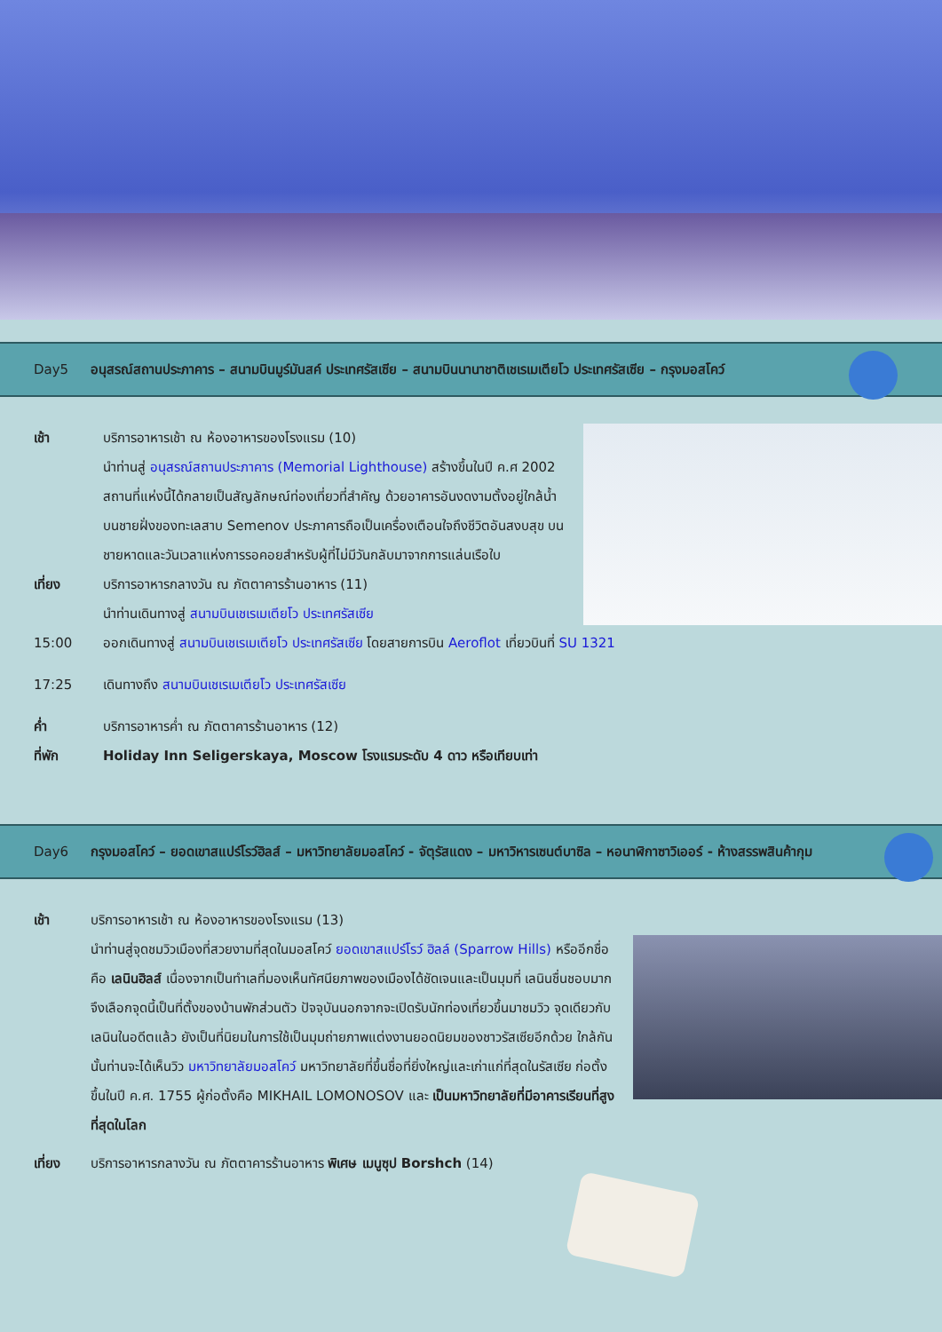Day5 อนุสรณ์สถานประภาคาร – สนามบินมูร์มันสค์ ประเทศรัสเซีย – สนามบินนานาชาติเชเรเมเตียโว ประเทศรัสเซีย – กรุงมอสโคว์
เช้า บริการอาหารเช้า ณ ห้องอาหารของโรงแรม (10)
นำท่านสู่ อนุสรณ์สถานประภาคาร (Memorial Lighthouse) สร้างขึ้นในปี ค.ศ 2002 สถานที่แห่งนี้ได้กลายเป็นสัญลักษณ์ท่องเที่ยวที่สำคัญ ด้วยอาคารอันงดงามตั้งอยู่ใกล้น้ำบนชายฝั่งของทะเลสาบ Semenov ประภาคารถือเป็นเครื่องเตือนใจถึงชีวิตอันสงบสุข บนชายหาดและวันเวลาแห่งการรอคอยสำหรับผู้ที่ไม่มีวันกลับมาจากการแล่นเรือใบ
เที่ยง บริการอาหารกลางวัน ณ ภัตตาคารร้านอาหาร (11)
นำท่านเดินทางสู่ สนามบินเชเรเมเตียโว ประเทศรัสเซีย
15:00 ออกเดินทางสู่ สนามบินเชเรเมเตียโว ประเทศรัสเซีย โดยสายการบิน Aeroflot เที่ยวบินที่ SU 1321
17:25 เดินทางถึง สนามบินเชเรเมเตียโว ประเทศรัสเซีย
ค่ำ บริการอาหารค่ำ ณ ภัตตาคารร้านอาหาร (12)
ที่พัก Holiday Inn Seligerskaya, Moscow โรงแรมระดับ 4 ดาว หรือเทียบเท่า
Day6 กรุงมอสโคว์ – ยอดเขาสแปร์โรว์ฮิลส์ – มหาวิทยาลัยมอสโคว์ - จัตุรัสแดง – มหาวิหารเซนต์บาซิล – หอนาฬิกาซาวิเออร์ - ห้างสรรพสินค้ากุม
เช้า บริการอาหารเช้า ณ ห้องอาหารของโรงแรม (13)
นำท่านสู่จุดชมวิวเมืองที่สวยงามที่สุดในมอสโคว์ ยอดเขาสแปร์โรว์ ฮิลล์ (Sparrow Hills) หรืออีกชื่อคือ เลนินฮิลส์ เนื่องจากเป็นทำเลที่มองเห็นทัศนียภาพของเมืองได้ชัดเจนและเป็นมุมที่ เลนินชื่นชอบมากจึงเลือกจุดนี้เป็นที่ตั้งของบ้านพักส่วนตัว ปัจจุบันนอกจากจะเปิดรับนักท่องเที่ยวขึ้นมาชมวิว จุดเดียวกับเลนินในอดีตแล้ว ยังเป็นที่นิยมในการใช้เป็นมุมถ่ายภาพแต่งงานยอดนิยมของชาวรัสเซียอีกด้วย ใกล้กันนั้นท่านจะได้เห็นวิว มหาวิทยาลัยมอสโคว์ มหาวิทยาลัยที่ขึ้นชื่อที่ยิ่งใหญ่และเก่าแก่ที่สุดในรัสเซีย ก่อตั้งขึ้นในปี ค.ศ. 1755 ผู้ก่อตั้งคือ MIKHAIL LOMONOSOV และ เป็นมหาวิทยาลัยที่มีอาคารเรียนที่สูงที่สุดในโลก
เที่ยง บริการอาหารกลางวัน ณ ภัตตาคารร้านอาหาร พิเศษ เมนูซุป Borshch (14)